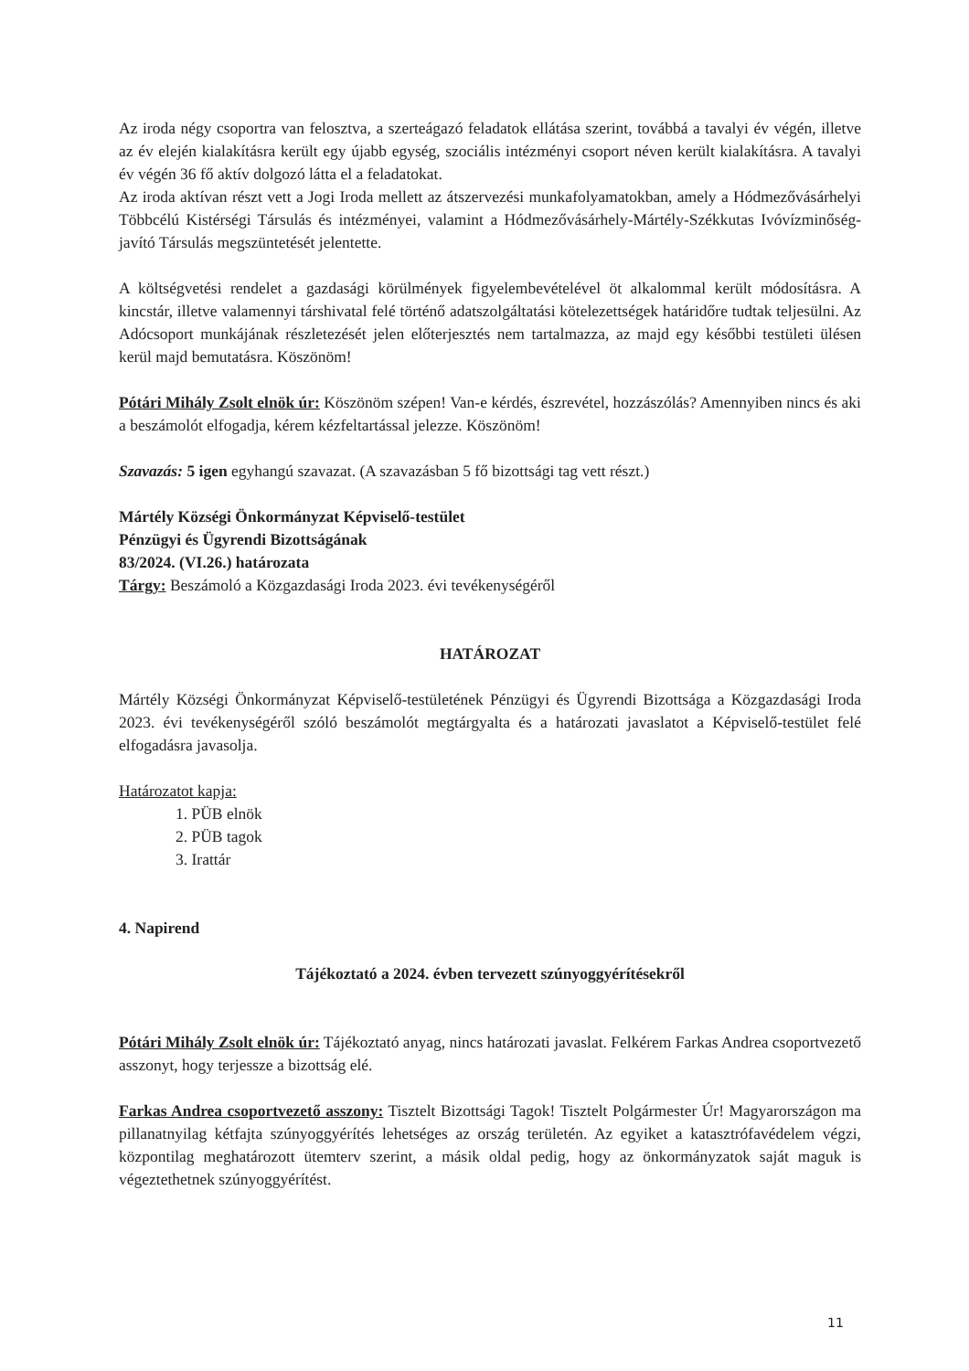Az iroda négy csoportra van felosztva, a szerteágazó feladatok ellátása szerint, továbbá a tavalyi év végén, illetve az év elején kialakításra került egy újabb egység, szociális intézményi csoport néven került kialakításra. A tavalyi év végén 36 fő aktív dolgozó látta el a feladatokat.
Az iroda aktívan részt vett a Jogi Iroda mellett az átszervezési munkafolyamatokban, amely a Hódmezővásárhelyi Többcélú Kistérségi Társulás és intézményei, valamint a Hódmezővásárhely-Mártély-Székkutas Ivóvízminőség-javító Társulás megszüntetését jelentette.
A költségvetési rendelet a gazdasági körülmények figyelembevételével öt alkalommal került módosításra. A kincstár, illetve valamennyi társhivatal felé történő adatszolgáltatási kötelezettségek határidőre tudtak teljesülni. Az Adócsoport munkájának részletezését jelen előterjesztés nem tartalmazza, az majd egy későbbi testületi ülésen kerül majd bemutatásra. Köszönöm!
Pótári Mihály Zsolt elnök úr: Köszönöm szépen! Van-e kérdés, észrevétel, hozzászólás? Amennyiben nincs és aki a beszámolót elfogadja, kérem kézfeltartással jelezze. Köszönöm!
Szavazás: 5 igen egyhangú szavazat. (A szavazásban 5 fő bizottsági tag vett részt.)
Mártély Községi Önkormányzat Képviselő-testület
Pénzügyi és Ügyrendi Bizottságának
83/2024. (VI.26.) határozata
Tárgy: Beszámoló a Közgazdasági Iroda 2023. évi tevékenységéről
HATÁROZAT
Mártély Községi Önkormányzat Képviselő-testületének Pénzügyi és Ügyrendi Bizottsága a Közgazdasági Iroda 2023. évi tevékenységéről szóló beszámolót megtárgyalta és a határozati javaslatot a Képviselő-testület felé elfogadásra javasolja.
Határozatot kapja:
1. PÜB elnök
2. PÜB tagok
3. Irattár
4. Napirend
Tájékoztató a 2024. évben tervezett szúnyoggyérítésekről
Pótári Mihály Zsolt elnök úr: Tájékoztató anyag, nincs határozati javaslat. Felkérem Farkas Andrea csoportvezető asszonyt, hogy terjessze a bizottság elé.
Farkas Andrea csoportvezető asszony: Tisztelt Bizottsági Tagok! Tisztelt Polgármester Úr! Magyarországon ma pillanatnyilag kétfajta szúnyoggyérítés lehetséges az ország területén. Az egyiket a katasztrófavédelem végzi, központilag meghatározott ütemterv szerint, a másik oldal pedig, hogy az önkormányzatok saját maguk is végeztethetnek szúnyoggyérítést.
11